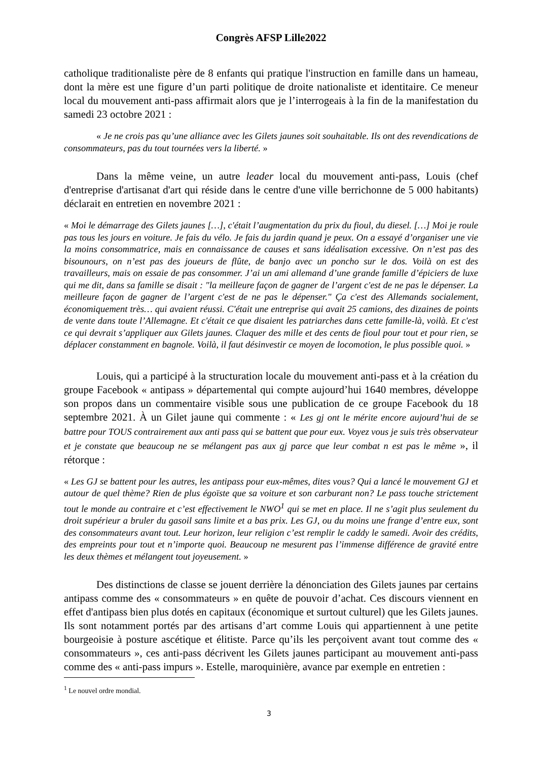Congrès AFSP Lille2022
catholique traditionaliste père de 8 enfants qui pratique l'instruction en famille dans un hameau, dont la mère est une figure d’un parti politique de droite nationaliste et identitaire. Ce meneur local du mouvement anti-pass affirmait alors que je l’interrogeais à la fin de la manifestation du samedi 23 octobre 2021 :
« Je ne crois pas qu’une alliance avec les Gilets jaunes soit souhaitable. Ils ont des revendications de consommateurs, pas du tout tournées vers la liberté. »
Dans la même veine, un autre leader local du mouvement anti-pass, Louis (chef d'entreprise d'artisanat d'art qui réside dans le centre d'une ville berrichonne de 5 000 habitants) déclarait en entretien en novembre 2021 :
« Moi le démarrage des Gilets jaunes […], c'était l’augmentation du prix du fioul, du diesel. […] Moi je roule pas tous les jours en voiture. Je fais du vélo. Je fais du jardin quand je peux. On a essayé d’organiser une vie la moins consommatrice, mais en connaissance de causes et sans idéalisation excessive. On n’est pas des bisounours, on n’est pas des joueurs de flûte, de banjo avec un poncho sur le dos. Voilà on est des travailleurs, mais on essaie de pas consommer. J’ai un ami allemand d’une grande famille d’épiciers de luxe qui me dit, dans sa famille se disait : "la meilleure façon de gagner de l’argent c'est de ne pas le dépenser. La meilleure façon de gagner de l’argent c'est de ne pas le dépenser." Ça c'est des Allemands socialement, économiquement très… qui avaient réussi. C'était une entreprise qui avait 25 camions, des dizaines de points de vente dans toute l’Allemagne. Et c'était ce que disaient les patriarches dans cette famille-là, voilà. Et c'est ce qui devrait s’appliquer aux Gilets jaunes. Claquer des mille et des cents de fioul pour tout et pour rien, se déplacer constamment en bagnole. Voilà, il faut désinvestir ce moyen de locomotion, le plus possible quoi. »
Louis, qui a participé à la structuration locale du mouvement anti-pass et à la création du groupe Facebook « antipass » départemental qui compte aujourd’hui 1640 membres, développe son propos dans un commentaire visible sous une publication de ce groupe Facebook du 18 septembre 2021. À un Gilet jaune qui commente : « Les gj ont le mérite encore aujourd’hui de se battre pour TOUS contrairement aux anti pass qui se battent que pour eux. Voyez vous je suis très observateur et je constate que beaucoup ne se mélangent pas aux gj parce que leur combat n est pas le même », il rétorque :
« Les GJ se battent pour les autres, les antipass pour eux-mêmes, dites vous? Qui a lancé le mouvement GJ et autour de quel thème? Rien de plus égoïste que sa voiture et son carburant non? Le pass touche strictement tout le monde au contraire et c’est effectivement le NWO<sup>1</sup> qui se met en place. Il ne s’agit plus seulement du droit supérieur a bruler du gasoil sans limite et a bas prix. Les GJ, ou du moins une frange d’entre eux, sont des consommateurs avant tout. Leur horizon, leur religion c’est remplir le caddy le samedi. Avoir des crédits, des empreints pour tout et n’importe quoi. Beaucoup ne mesurent pas l’immense différence de gravité entre les deux thèmes et mélangent tout joyeusement. »
Des distinctions de classe se jouent derrière la dénonciation des Gilets jaunes par certains antipass comme des « consommateurs » en quête de pouvoir d’achat. Ces discours viennent en effet d'antipass bien plus dotés en capitaux (économique et surtout culturel) que les Gilets jaunes. Ils sont notamment portés par des artisans d’art comme Louis qui appartiennent à une petite bourgeoisie à posture ascétique et élitiste. Parce qu’ils les perçoivent avant tout comme des « consommateurs », ces anti-pass décrivent les Gilets jaunes participant au mouvement anti-pass comme des « anti-pass impurs ». Estelle, maroquinière, avance par exemple en entretien :
<sup>1</sup> Le nouvel ordre mondial.
3